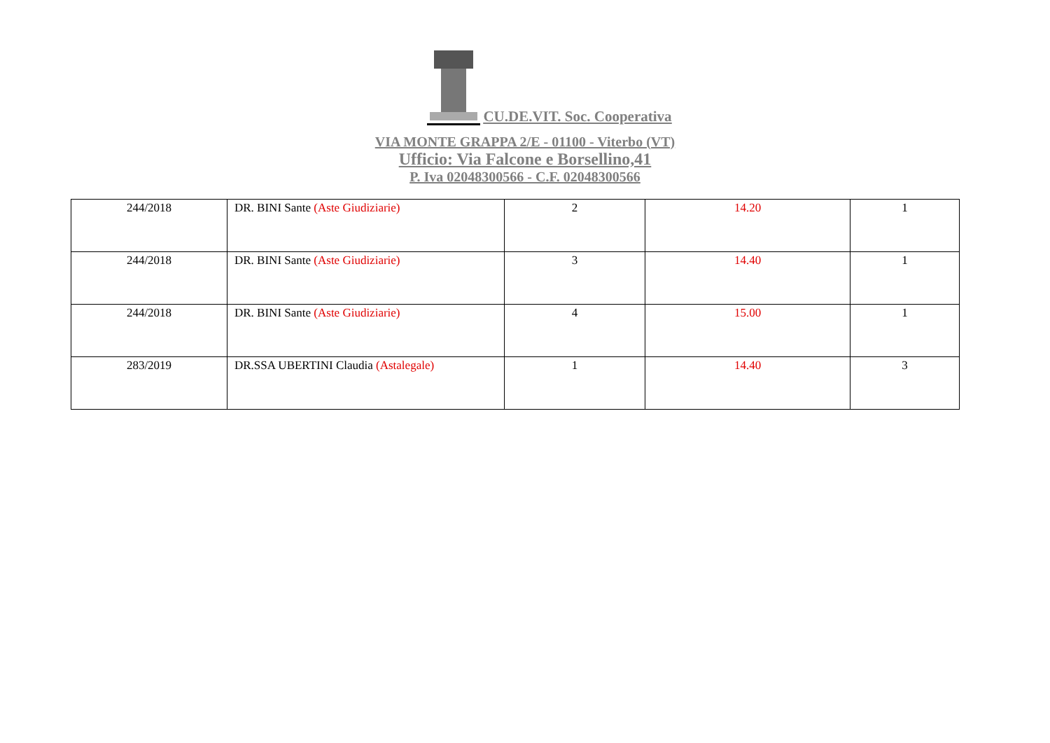CU.DE.VIT. Soc. Cooperativa
VIA MONTE GRAPPA 2/E - 01100 - Viterbo (VT)
Ufficio: Via Falcone e Borsellino,41
P. Iva 02048300566 - C.F. 02048300566
| 244/2018 | DR. BINI Sante (Aste Giudiziarie) | 2 | 14.20 | 1 |
| 244/2018 | DR. BINI Sante (Aste Giudiziarie) | 3 | 14.40 | 1 |
| 244/2018 | DR. BINI Sante (Aste Giudiziarie) | 4 | 15.00 | 1 |
| 283/2019 | DR.SSA UBERTINI Claudia (Astalegale) | 1 | 14.40 | 3 |